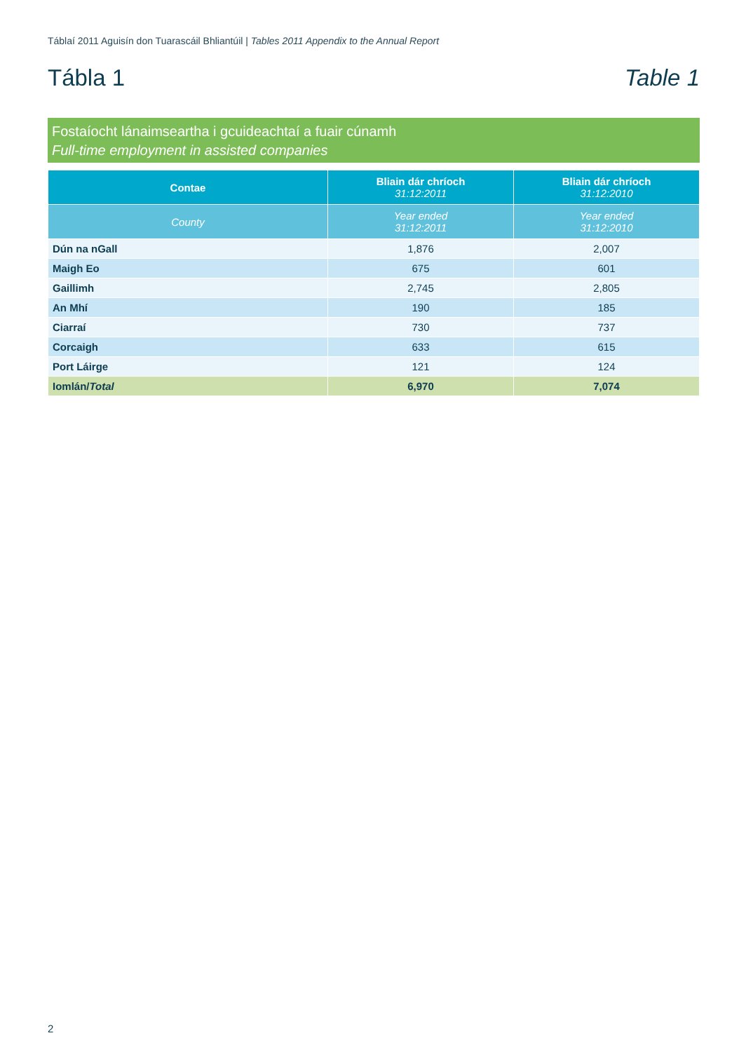Táblaí 2011 Aguisín don Tuarascáil Bhliantúil | Tables 2011 Appendix to the Annual Report
Tábla 1 Table 1
Fostaíocht lánaimseartha i gcuideachtaí a fuair cúnamh
Full-time employment in assisted companies
| Contae | Bliain dár chríoch 31:12:2011 | Bliain dár chríoch 31:12:2010 |
| --- | --- | --- |
| County | Year ended 31:12:2011 | Year ended 31:12:2010 |
| Dún na nGall | 1,876 | 2,007 |
| Maigh Eo | 675 | 601 |
| Gaillimh | 2,745 | 2,805 |
| An Mhí | 190 | 185 |
| Ciarraí | 730 | 737 |
| Corcaigh | 633 | 615 |
| Port Láirge | 121 | 124 |
| Iomlán/ Total | 6,970 | 7,074 |
2